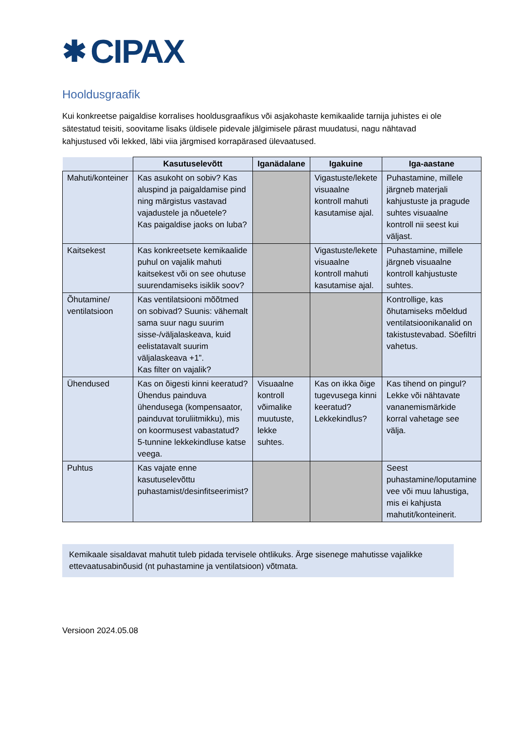✱ CIPAX
Hooldusgraafik
Kui konkreetse paigaldise korralises hooldusgraafikus või asjakohaste kemikaalide tarnija juhistes ei ole sätestatud teisiti, soovitame lisaks üldisele pidevale jälgimisele pärast muudatusi, nagu nähtavad kahjustused või lekked, läbi viia järgmised korrapärased ülevaatused.
| | Kasutuselevõtt | Iganädalane | Igakuine | Iga-aastane |
| --- | --- | --- | --- | --- |
| Mahuti/konteiner | Kas asukoht on sobiv? Kas aluspind ja paigaldamise pind ning märgistus vastavad vajadustele ja nõuetele? Kas paigaldise jaoks on luba? | | Vigastuste/lekete visuaalne kontroll mahuti kasutamise ajal. | Puhastamine, millele järgneb materjali kahjustuste ja pragude suhtes visuaalne kontroll nii seest kui väljast. |
| Kaitsekest | Kas konkreetsete kemikaalide puhul on vajalik mahuti kaitsekest või on see ohutuse suurendamiseks isiklik soov? | | Vigastuste/lekete visuaalne kontroll mahuti kasutamise ajal. | Puhastamine, millele järgneb visuaalne kontroll kahjustuste suhtes. |
| Õhutamine/ ventilatsioon | Kas ventilatsiooni mõõtmed on sobivad? Suunis: vähemalt sama suur nagu suurim sisse-/väljalaskeava, kuid eelistatavalt suurim väljalaskeava +1”. Kas filter on vajalik? | | | Kontrollige, kas õhutamiseks mõeldud ventilatsioonikanalid on takistustevabad. Söefiltri vahetus. |
| Ühendused | Kas on õigesti kinni keeratud? Ühendus painduva ühendusega (kompensaator, painduvat toruliitmikku), mis on koormusest vabastatud? 5-tunnine lekkekindluse katse veega. | Visuaalne kontroll võimalike muutuste, lekke suhtes. | Kas on ikka õige tugevusega kinni keeratud? Lekkekindlus? | Kas tihend on pingul? Lekke või nähtavate vananemismärkide korral vahetage see välja. |
| Puhtus | Kas vajate enne kasutuselevõttu puhastamist/desinfitseerimist? | | | Seest puhastamine/loputamine vee või muu lahustiga, mis ei kahjusta mahutit/konteinerit. |
Kemikaale sisaldavat mahutit tuleb pidada tervisele ohtlikuks. Ärge sisenege mahutisse vajalikke ettevaatusabinõusid (nt puhastamine ja ventilatsioon) võtmata.
Versioon 2024.05.08